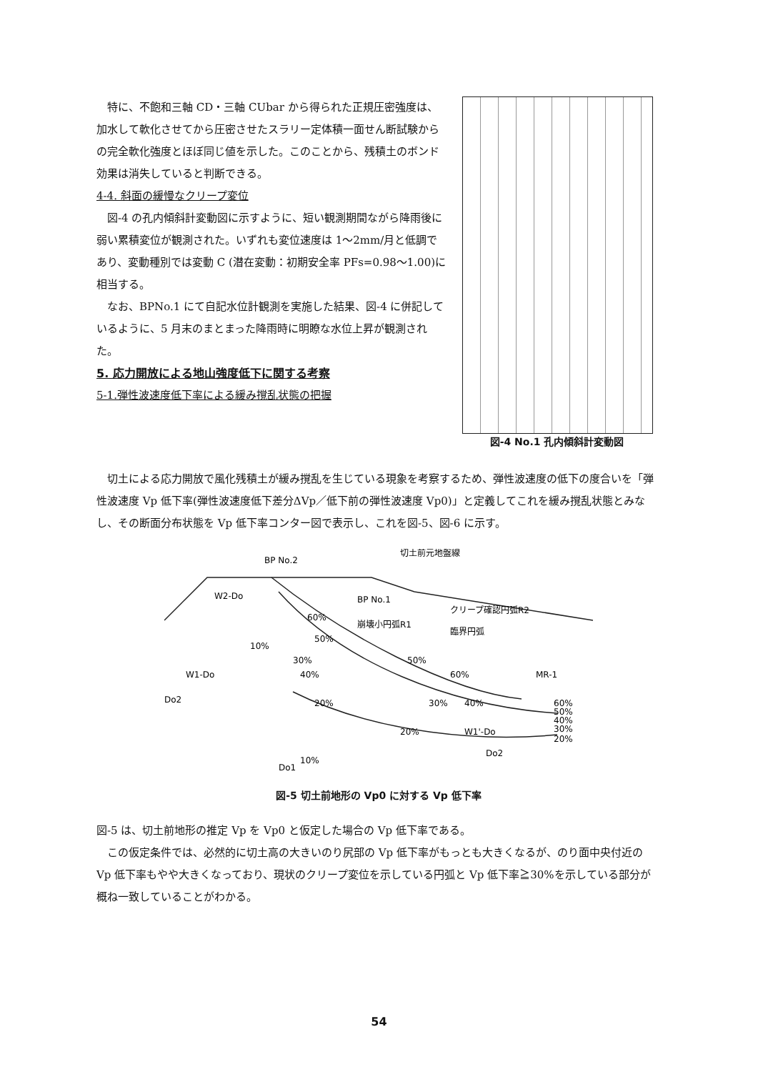特に、不飽和三軸 CD・三軸 CUbar から得られた正規圧密強度は、加水して軟化させてから圧密させたスラリー定体積一面せん断試験からの完全軟化強度とほぼ同じ値を示した。このことから、残積土のボンド効果は消失していると判断できる。
4-4. 斜面の緩慢なクリープ変位
図-4 の孔内傾斜計変動図に示すように、短い観測期間ながら降雨後に弱い累積変位が観測された。いずれも変位速度は 1～2mm/月と低調であり、変動種別では変動 C (潜在変動：初期安全率 PFs=0.98～1.00)に相当する。
なお、BPNo.1 にて自記水位計観測を実施した結果、図-4 に併記しているように、5 月末のまとまった降雨時に明瞭な水位上昇が観測された。
5. 応力開放による地山強度低下に関する考察
5-1.弾性波速度低下率による緩み撹乱状態の把握
図-4 No.1 孔内傾斜計変動図
切土による応力開放で風化残積土が緩み撹乱を生じている現象を考察するため、弾性波速度の低下の度合いを「弾性波速度 Vp 低下率(弾性波速度低下差分ΔVp／低下前の弾性波速度 Vp0)」と定義してこれを緩み撹乱状態とみなし、その断面分布状態を Vp 低下率コンター図で表示し、これを図-5、図-6 に示す。
切土前元地盤線
W2-Do
W1-Do
クリープ確認円弧R2
崩壊小円弧R1
臨界円弧
W1'-Do
Do2
Do1
Do2
BP No.2
BP No.1
MR-1
60%
50%
30%
40%
50%
60%
10%
20%
30%
40%
20%
10%
60%
50%
40%
30%
20%
図-5 切土前地形の Vp0 に対する Vp 低下率
図-5 は、切土前地形の推定 Vp を Vp0 と仮定した場合の Vp 低下率である。
この仮定条件では、必然的に切土高の大きいのり尻部の Vp 低下率がもっとも大きくなるが、のり面中央付近の Vp 低下率もやや大きくなっており、現状のクリープ変位を示している円弧と Vp 低下率≧30%を示している部分が概ね一致していることがわかる。
54